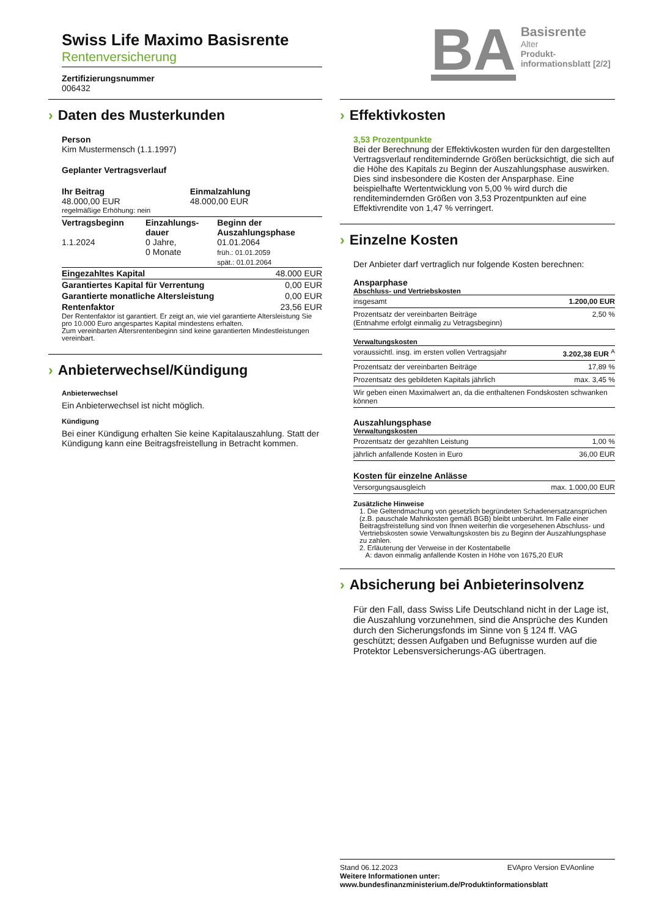Swiss Life Maximo Basisrente
Rentenversicherung
Zertifizierungsnummer
006432
› Daten des Musterkunden
Person
Kim Mustermensch (1.1.1997)
Geplanter Vertragsverlauf
| Ihr Beitrag 48.000,00 EUR | Einmalzahlung 48.000,00 EUR |
regelmäßige Erhöhung: nein
| Vertragsbeginn 1.1.2024 | Einzahlungs- dauer 0 Jahre, 0 Monate | Beginn der Auszahlungsphase 01.01.2064 früh.: 01.01.2059 spät.: 01.01.2064 |
| Eingezahltes Kapital | 48.000 EUR |
| Garantiertes Kapital für Verrentung | 0,00 EUR |
| Garantierte monatliche Altersleistung | 0,00 EUR |
| Rentenfaktor | 23,56 EUR |
Der Rentenfaktor ist garantiert. Er zeigt an, wie viel garantierte Altersleistung Sie pro 10.000 Euro angespartes Kapital mindestens erhalten.
Zum vereinbarten Altersrentenbeginn sind keine garantierten Mindestleistungen vereinbart.
› Anbieterwechsel/Kündigung
Anbieterwechsel
Ein Anbieterwechsel ist nicht möglich.
Kündigung
Bei einer Kündigung erhalten Sie keine Kapitalauszahlung. Statt der Kündigung kann eine Beitragsfreistellung in Betracht kommen.
BA
Basisrente
Alter
Produkt-
informationsblatt [2/2]
› Effektivkosten
3,53 Prozentpunkte
Bei der Berechnung der Effektivkosten wurden für den dargestellten Vertragsverlauf renditemindernde Größen berücksichtigt, die sich auf die Höhe des Kapitals zu Beginn der Auszahlungsphase auswirken. Dies sind insbesondere die Kosten der Ansparphase. Eine beispielhafte Wertentwicklung von 5,00 % wird durch die renditemindernden Größen von 3,53 Prozentpunkten auf eine Effektivrendite von 1,47 % verringert.
› Einzelne Kosten
Der Anbieter darf vertraglich nur folgende Kosten berechnen:
Ansparphase
Abschluss- und Vertriebskosten
| insgesamt | 1.200,00 EUR |
| Prozentsatz der vereinbarten Beiträge (Entnahme erfolgt einmalig zu Vetragsbeginn) | 2,50 % |
Verwaltungskosten
| voraussichtl. insg. im ersten vollen Vertragsjahr | 3.202,38 EUR <sup>A</sup> |
| Prozentsatz der vereinbarten Beiträge | 17,89 % |
| Prozentsatz des gebildeten Kapitals jährlich | max. 3,45 % |
| Wir geben einen Maximalwert an, da die enthaltenen Fondskosten schwanken können | |
Auszahlungsphase
Verwaltungskosten
| Prozentsatz der gezahlten Leistung | 1,00 % |
| jährlich anfallende Kosten in Euro | 36,00 EUR |
Kosten für einzelne Anlässe
| Versorgungsausgleich | max. 1.000,00 EUR |
Zusätzliche Hinweise
1. Die Geltendmachung von gesetzlich begründeten Schadenersatzansprüchen (z.B. pauschale Mahnkosten gemäß BGB) bleibt unberührt. Im Falle einer Beitragsfreistellung sind von Ihnen weiterhin die vorgesehenen Abschluss- und Vertriebskosten sowie Verwaltungskosten bis zu Beginn der Auszahlungsphase zu zahlen.
2. Erläuterung der Verweise in der Kostentabelle
A: davon einmalig anfallende Kosten in Höhe von 1675,20 EUR
› Absicherung bei Anbieterinsolvenz
Für den Fall, dass Swiss Life Deutschland nicht in der Lage ist, die Auszahlung vorzunehmen, sind die Ansprüche des Kunden durch den Sicherungsfonds im Sinne von § 124 ff. VAG geschützt; dessen Aufgaben und Befugnisse wurden auf die Protektor Lebensversicherungs-AG übertragen.
Stand 06.12.2023 EVApro Version EVAonline
Weitere Informationen unter:
www.bundesfinanzministerium.de/Produktinformationsblatt